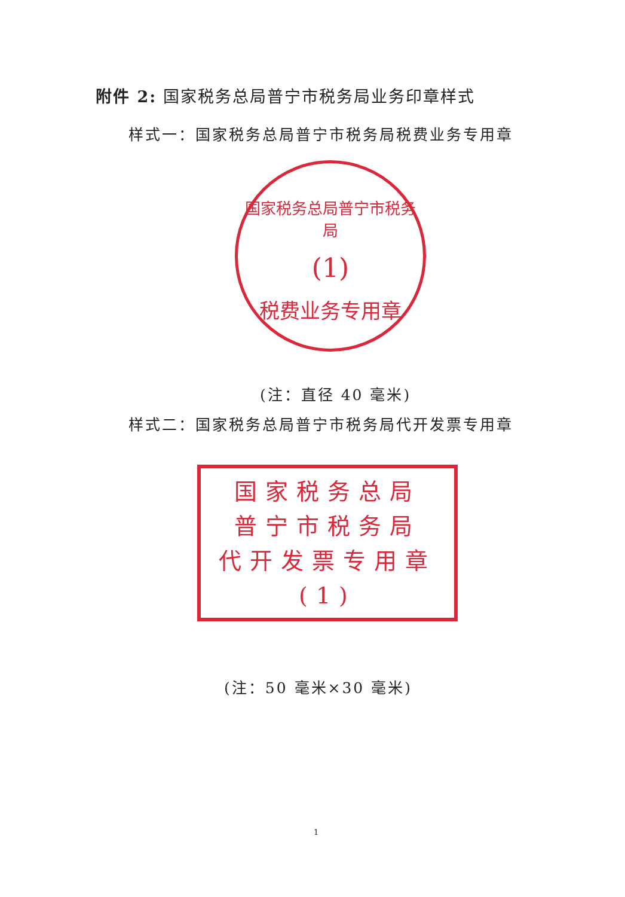附件 2: 国家税务总局普宁市税务局业务印章样式
样式一：国家税务总局普宁市税务局税费业务专用章
国家税务总局普宁市税务局
(1)
税费业务专用章
(注：直径 40 毫米)
样式二：国家税务总局普宁市税务局代开发票专用章
国家税务总局
普宁市税务局
代开发票专用章
(1)
(注：50 毫米×30 毫米)
1